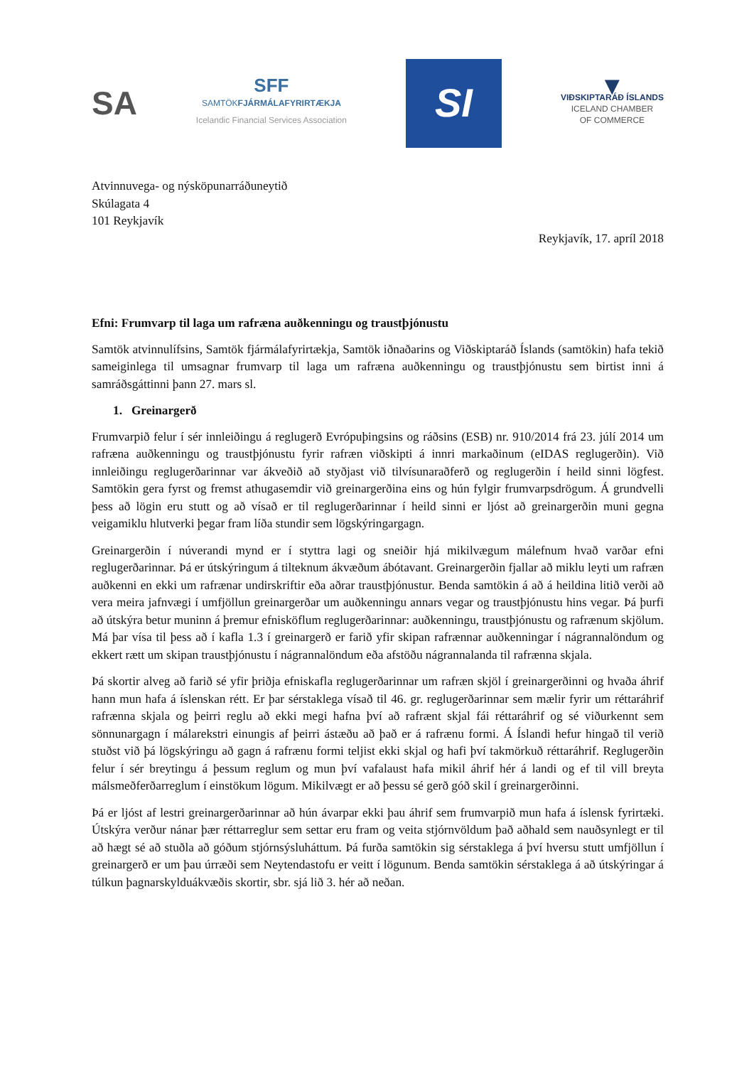SA
SFF
SAMTÖKFJÁRMÁLAFYRIRTÆKJA
Icelandic Financial Services Association
SI
▼
VIÐSKIPTARÁÐ ÍSLANDS
ICELAND CHAMBER
OF COMMERCE
Atvinnuvega- og nýsköpunarráðuneytið
Skúlagata 4
101 Reykjavík
Reykjavík, 17. apríl 2018
Efni: Frumvarp til laga um rafræna auðkenningu og traustþjónustu
Samtök atvinnulífsins, Samtök fjármálafyrirtækja, Samtök iðnaðarins og Viðskiptaráð Íslands (samtökin) hafa tekið sameiginlega til umsagnar frumvarp til laga um rafræna auðkenningu og traustþjónustu sem birtist inni á samráðsgáttinni þann 27. mars sl.
1. Greinargerð
Frumvarpið felur í sér innleiðingu á reglugerð Evrópuþingsins og ráðsins (ESB) nr. 910/2014 frá 23. júlí 2014 um rafræna auðkenningu og traustþjónustu fyrir rafræn viðskipti á innri markaðinum (eIDAS reglugerðin). Við innleiðingu reglugerðarinnar var ákveðið að styðjast við tilvísunaraðferð og reglugerðin í heild sinni lögfest. Samtökin gera fyrst og fremst athugasemdir við greinargerðina eins og hún fylgir frumvarpsdrögum. Á grundvelli þess að lögin eru stutt og að vísað er til reglugerðarinnar í heild sinni er ljóst að greinargerðin muni gegna veigamiklu hlutverki þegar fram líða stundir sem lögskýringargagn.
Greinargerðin í núverandi mynd er í styttra lagi og sneiðir hjá mikilvægum málefnum hvað varðar efni reglugerðarinnar. Þá er útskýringum á tilteknum ákvæðum ábótavant. Greinargerðin fjallar að miklu leyti um rafræn auðkenni en ekki um rafrænar undirskriftir eða aðrar traustþjónustur. Benda samtökin á að á heildina litið verði að vera meira jafnvægi í umfjöllun greinargerðar um auðkenningu annars vegar og traustþjónustu hins vegar. Þá þurfi að útskýra betur muninn á þremur efnisköflum reglugerðarinnar: auðkenningu, traustþjónustu og rafrænum skjölum. Má þar vísa til þess að í kafla 1.3 í greinargerð er farið yfir skipan rafrænnar auðkenningar í nágrannalöndum og ekkert rætt um skipan traustþjónustu í nágrannalöndum eða afstöðu nágrannalanda til rafrænna skjala.
Þá skortir alveg að farið sé yfir þriðja efniskafla reglugerðarinnar um rafræn skjöl í greinargerðinni og hvaða áhrif hann mun hafa á íslenskan rétt. Er þar sérstaklega vísað til 46. gr. reglugerðarinnar sem mælir fyrir um réttaráhrif rafrænna skjala og þeirri reglu að ekki megi hafna því að rafrænt skjal fái réttaráhrif og sé viðurkennt sem sönnunargagn í málarekstri einungis af þeirri ástæðu að það er á rafrænu formi. Á Íslandi hefur hingað til verið stuðst við þá lögskýringu að gagn á rafrænu formi teljist ekki skjal og hafi því takmörkuð réttaráhrif. Reglugerðin felur í sér breytingu á þessum reglum og mun því vafalaust hafa mikil áhrif hér á landi og ef til vill breyta málsmeðferðarreglum í einstökum lögum. Mikilvægt er að þessu sé gerð góð skil í greinargerðinni.
Þá er ljóst af lestri greinargerðarinnar að hún ávarpar ekki þau áhrif sem frumvarpið mun hafa á íslensk fyrirtæki. Útskýra verður nánar þær réttarreglur sem settar eru fram og veita stjórnvöldum það aðhald sem nauðsynlegt er til að hægt sé að stuðla að góðum stjórnsýsluháttum. Þá furða samtökin sig sérstaklega á því hversu stutt umfjöllun í greinargerð er um þau úrræði sem Neytendastofu er veitt í lögunum. Benda samtökin sérstaklega á að útskýringar á túlkun þagnarskylduákvæðis skortir, sbr. sjá lið 3. hér að neðan.